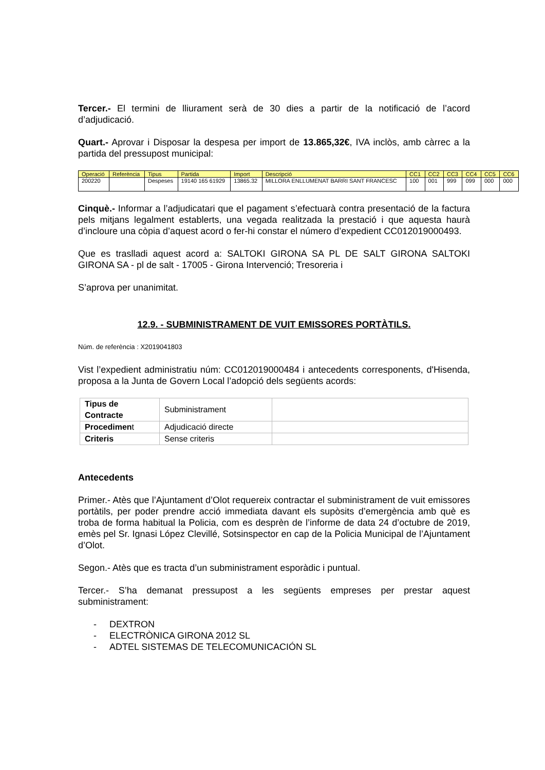Tercer.- El termini de lliurament serà de 30 dies a partir de la notificació de l’acord d’adjudicació.
Quart.- Aprovar i Disposar la despesa per import de 13.865,32€, IVA inclòs, amb càrrec a la partida del pressupost municipal:
| Operació | Referència | Tipus | Partida | Import | Descripció | CC1 | CC2 | CC3 | CC4 | CC5 | CC6 |
| --- | --- | --- | --- | --- | --- | --- | --- | --- | --- | --- | --- |
| 200220 | | Despeses | 19140 165 61929 | 13865.32 | MILLORA ENLLUMENAT BARRI SANT FRANCESC | 100 | 001 | 999 | 099 | 000 | 000 |
Cinquè.- Informar a l’adjudicatari que el pagament s’efectuarà contra presentació de la factura pels mitjans legalment establerts, una vegada realitzada la prestació i que aquesta haurà d’incloure una còpia d’aquest acord o fer-hi constar el número d’expedient CC012019000493.
Que es traslladi aquest acord a: SALTOKI GIRONA SA PL DE SALT GIRONA SALTOKI GIRONA SA - pl de salt - 17005 - Girona Intervenció; Tresoreria i
S’aprova per unanimitat.
12.9. - SUBMINISTRAMENT DE VUIT EMISSORES PORTÀTILS.
Núm. de referència : X2019041803
Vist l’expedient administratiu núm: CC012019000484 i antecedents corresponents, d'Hisenda, proposa a la Junta de Govern Local l’adopció dels següents acords:
| Tipus de Contracte | Subministrament | |
| Procedimen t | Adjudicació directe | |
| Criteris | Sense criteris | |
Antecedents
Primer.- Atès que l’Ajuntament d’Olot requereix contractar el subministrament de vuit emissores portàtils, per poder prendre acció immediata davant els supòsits d’emergència amb què es troba de forma habitual la Policia, com es desprèn de l’informe de data 24 d’octubre de 2019, emès pel Sr. Ignasi López Clevillé, Sotsinspector en cap de la Policia Municipal de l’Ajuntament d’Olot.
Segon.- Atès que es tracta d’un subministrament esporàdic i puntual.
Tercer.- S’ha demanat pressupost a les següents empreses per prestar aquest subministrament:
- DEXTRON
- ELECTRÒNICA GIRONA 2012 SL
- ADTEL SISTEMAS DE TELECOMUNICACIÓN SL